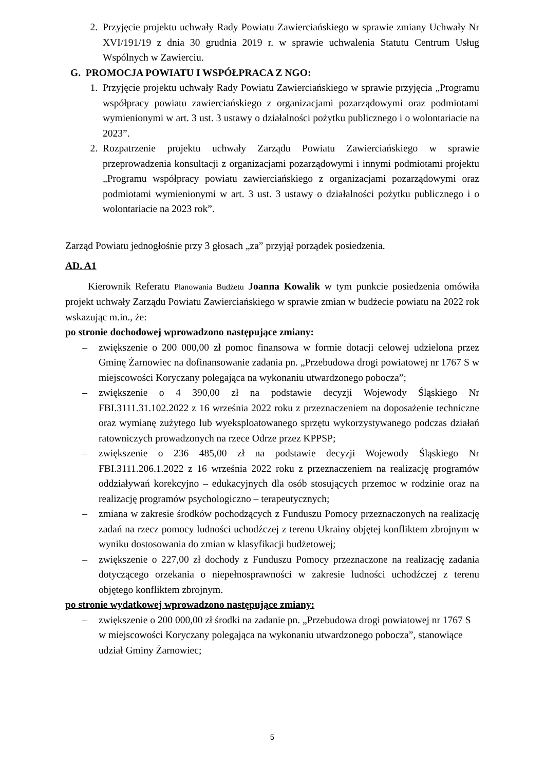2. Przyjęcie projektu uchwały Rady Powiatu Zawierciańskiego w sprawie zmiany Uchwały Nr XVI/191/19 z dnia 30 grudnia 2019 r. w sprawie uchwalenia Statutu Centrum Usług Wspólnych w Zawierciu.
G. PROMOCJA POWIATU I WSPÓŁPRACA Z NGO:
1. Przyjęcie projektu uchwały Rady Powiatu Zawierciańskiego w sprawie przyjęcia „Programu współpracy powiatu zawierciańskiego z organizacjami pozarządowymi oraz podmiotami wymienionymi w art. 3 ust. 3 ustawy o działalności pożytku publicznego i o wolontariacie na 2023”.
2. Rozpatrzenie projektu uchwały Zarządu Powiatu Zawierciańskiego w sprawie przeprowadzenia konsultacji z organizacjami pozarządowymi i innymi podmiotami projektu „Programu współpracy powiatu zawierciańskiego z organizacjami pozarządowymi oraz podmiotami wymienionymi w art. 3 ust. 3 ustawy o działalności pożytku publicznego i o wolontariacie na 2023 rok”.
Zarząd Powiatu jednogłośnie przy 3 głosach „za” przyjął porządek posiedzenia.
AD. A1
Kierownik Referatu Planowania Budżetu Joanna Kowalik w tym punkcie posiedzenia omówiła projekt uchwały Zarządu Powiatu Zawierciańskiego w sprawie zmian w budżecie powiatu na 2022 rok wskazując m.in., że:
po stronie dochodowej wprowadzono następujące zmiany:
– zwiększenie o 200 000,00 zł pomoc finansowa w formie dotacji celowej udzielona przez Gminę Żarnowiec na dofinansowanie zadania pn. „Przebudowa drogi powiatowej nr 1767 S w miejscowości Koryczany polegająca na wykonaniu utwardzonego pobocza”;
– zwiększenie o 4 390,00 zł na podstawie decyzji Wojewody Śląskiego Nr FBI.3111.31.102.2022 z 16 września 2022 roku z przeznaczeniem na doposażenie techniczne oraz wymianę zużytego lub wyeksploatowanego sprzętu wykorzystywanego podczas działań ratowniczych prowadzonych na rzece Odrze przez KPPSP;
– zwiększenie o 236 485,00 zł na podstawie decyzji Wojewody Śląskiego Nr FBI.3111.206.1.2022 z 16 września 2022 roku z przeznaczeniem na realizację programów oddziaływań korekcyjno – edukacyjnych dla osób stosujących przemoc w rodzinie oraz na realizację programów psychologiczno – terapeutycznych;
– zmiana w zakresie środków pochodzących z Funduszu Pomocy przeznaczonych na realizację zadań na rzecz pomocy ludności uchodźczej z terenu Ukrainy objętej konfliktem zbrojnym w wyniku dostosowania do zmian w klasyfikacji budżetowej;
– zwiększenie o 227,00 zł dochody z Funduszu Pomocy przeznaczone na realizację zadania dotyczącego orzekania o niepełnosprawności w zakresie ludności uchodźczej z terenu objętego konfliktem zbrojnym.
po stronie wydatkowej wprowadzono następujące zmiany:
– zwiększenie o 200 000,00 zł środki na zadanie pn. „Przebudowa drogi powiatowej nr 1767 S w miejscowości Koryczany polegająca na wykonaniu utwardzonego pobocza”, stanowiące udział Gminy Żarnowiec;
5